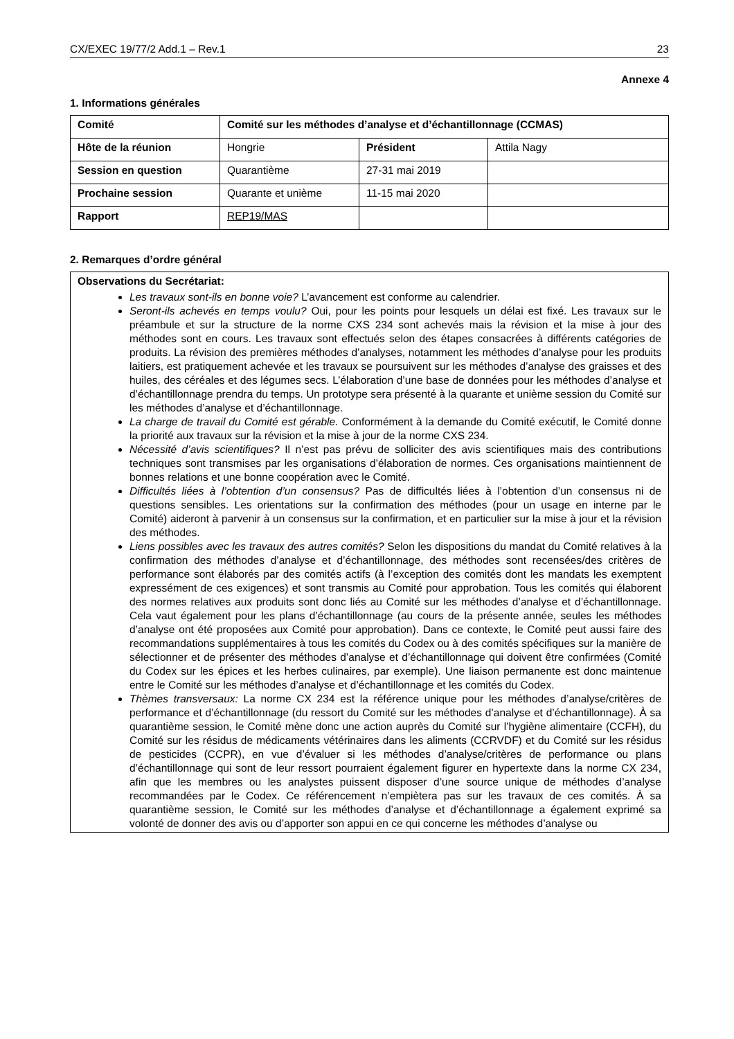CX/EXEC 19/77/2 Add.1 – Rev.1 23
Annexe 4
1. Informations générales
| Comité | Comité sur les méthodes d’analyse et d’échantillonnage (CCMAS) | | |
| Hôte de la réunion | Hongrie | Président | Attila Nagy |
| Session en question | Quarantième | 27-31 mai 2019 | |
| Prochaine session | Quarante et unième | 11-15 mai 2020 | |
| Rapport | REP19/MAS | | |
2. Remarques d’ordre général
Observations du Secrétariat:
Les travaux sont-ils en bonne voie? L’avancement est conforme au calendrier.
Seront-ils achevés en temps voulu? Oui, pour les points pour lesquels un délai est fixé. Les travaux sur le préambule et sur la structure de la norme CXS 234 sont achevés mais la révision et la mise à jour des méthodes sont en cours. Les travaux sont effectués selon des étapes consacrées à différents catégories de produits. La révision des premières méthodes d’analyses, notamment les méthodes d’analyse pour les produits laitiers, est pratiquement achevée et les travaux se poursuivent sur les méthodes d’analyse des graisses et des huiles, des céréales et des légumes secs. L’élaboration d’une base de données pour les méthodes d’analyse et d’échantillonnage prendra du temps. Un prototype sera présenté à la quarante et unième session du Comité sur les méthodes d’analyse et d’échantillonnage.
La charge de travail du Comité est gérable. Conformément à la demande du Comité exécutif, le Comité donne la priorité aux travaux sur la révision et la mise à jour de la norme CXS 234.
Nécessité d’avis scientifiques? Il n’est pas prévu de solliciter des avis scientifiques mais des contributions techniques sont transmises par les organisations d’élaboration de normes. Ces organisations maintiennent de bonnes relations et une bonne coopération avec le Comité.
Difficultés liées à l’obtention d’un consensus? Pas de difficultés liées à l’obtention d’un consensus ni de questions sensibles. Les orientations sur la confirmation des méthodes (pour un usage en interne par le Comité) aideront à parvenir à un consensus sur la confirmation, et en particulier sur la mise à jour et la révision des méthodes.
Liens possibles avec les travaux des autres comités? Selon les dispositions du mandat du Comité relatives à la confirmation des méthodes d’analyse et d’échantillonnage, des méthodes sont recensées/des critères de performance sont élaborés par des comités actifs (à l’exception des comités dont les mandats les exemptent expressément de ces exigences) et sont transmis au Comité pour approbation. Tous les comités qui élaborent des normes relatives aux produits sont donc liés au Comité sur les méthodes d’analyse et d’échantillonnage. Cela vaut également pour les plans d’échantillonnage (au cours de la présente année, seules les méthodes d’analyse ont été proposées aux Comité pour approbation). Dans ce contexte, le Comité peut aussi faire des recommandations supplémentaires à tous les comités du Codex ou à des comités spécifiques sur la manière de sélectionner et de présenter des méthodes d’analyse et d’échantillonnage qui doivent être confirmées (Comité du Codex sur les épices et les herbes culinaires, par exemple). Une liaison permanente est donc maintenue entre le Comité sur les méthodes d’analyse et d’échantillonnage et les comités du Codex.
Thèmes transversaux: La norme CX 234 est la référence unique pour les méthodes d’analyse/critères de performance et d’échantillonnage (du ressort du Comité sur les méthodes d’analyse et d’échantillonnage). À sa quarantième session, le Comité mène donc une action auprès du Comité sur l’hygiène alimentaire (CCFH), du Comité sur les résidus de médicaments vétérinaires dans les aliments (CCRVDF) et du Comité sur les résidus de pesticides (CCPR), en vue d’évaluer si les méthodes d’analyse/critères de performance ou plans d’échantillonnage qui sont de leur ressort pourraient également figurer en hypertexte dans la norme CX 234, afin que les membres ou les analystes puissent disposer d’une source unique de méthodes d’analyse recommandées par le Codex. Ce référencement n’empiètera pas sur les travaux de ces comités. À sa quarantième session, le Comité sur les méthodes d’analyse et d’échantillonnage a également exprimé sa volonté de donner des avis ou d’apporter son appui en ce qui concerne les méthodes d’analyse ou